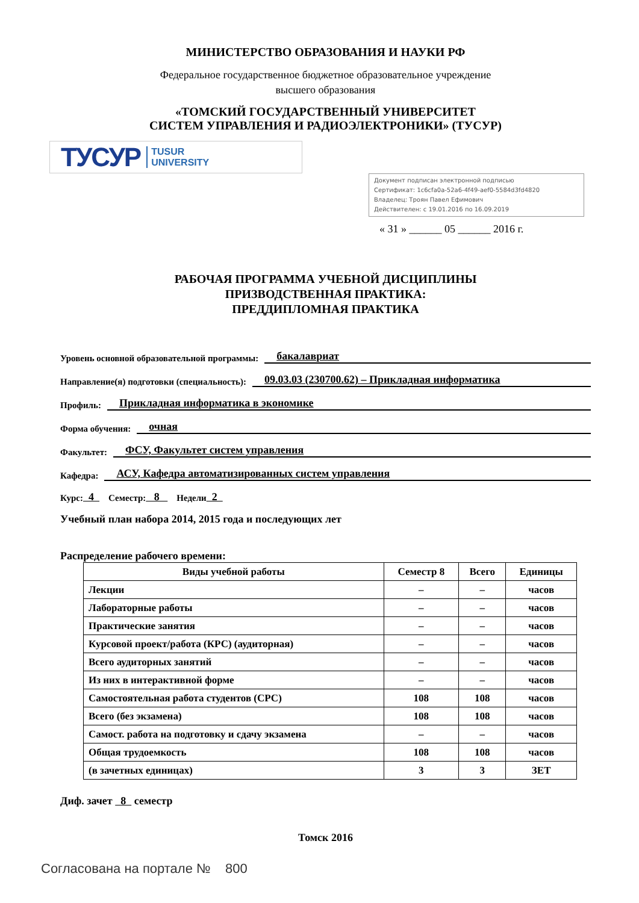МИНИСТЕРСТВО ОБРАЗОВАНИЯ И НАУКИ РФ
Федеральное государственное бюджетное образовательное учреждение
высшего образования
«ТОМСКИЙ ГОСУДАРСТВЕННЫЙ УНИВЕРСИТЕТ
СИСТЕМ УПРАВЛЕНИЯ И РАДИОЭЛЕКТРОНИКИ» (ТУСУР)
ТУСУР TUSUR
UNIVERSITY
Документ подписан электронной подписью
Сертификат: 1c6cfa0a-52a6-4f49-aef0-5584d3fd4820
Владелец: Троян Павел Ефимович
Действителен: с 19.01.2016 по 16.09.2019
« 31 » ______ 05 ______ 2016 г.
РАБОЧАЯ ПРОГРАММА УЧЕБНОЙ ДИСЦИПЛИНЫ
ПРИЗВОДСТВЕННАЯ ПРАКТИКА:
ПРЕДДИПЛОМНАЯ ПРАКТИКА
Уровень основной образовательной программы: бакалавриат
Направление(я) подготовки (специальность): 09.03.03 (230700.62) – Прикладная информатика
Профиль: Прикладная информатика в экономике
Форма обучения: очная
Факультет: ФСУ, Факультет систем управления
Кафедра: АСУ, Кафедра автоматизированных систем управления
Курс: 4 Семестр: 8 Недели 2
Учебный план набора 2014, 2015 года и последующих лет
Распределение рабочего времени:
| Виды учебной работы | Семестр 8 | Всего | Единицы |
| --- | --- | --- | --- |
| Лекции | – | – | часов |
| Лабораторные работы | – | – | часов |
| Практические занятия | – | – | часов |
| Курсовой проект/работа (КРС) (аудиторная) | – | – | часов |
| Всего аудиторных занятий | – | – | часов |
| Из них в интерактивной форме | – | – | часов |
| Самостоятельная работа студентов (СРС) | 108 | 108 | часов |
| Всего (без экзамена) | 108 | 108 | часов |
| Самост. работа на подготовку и сдачу экзамена | – | – | часов |
| Общая трудоемкость | 108 | 108 | часов |
| (в зачетных единицах) | 3 | 3 | ЗЕТ |
Диф. зачет 8 семестр
Томск 2016
Согласована на портале № 800